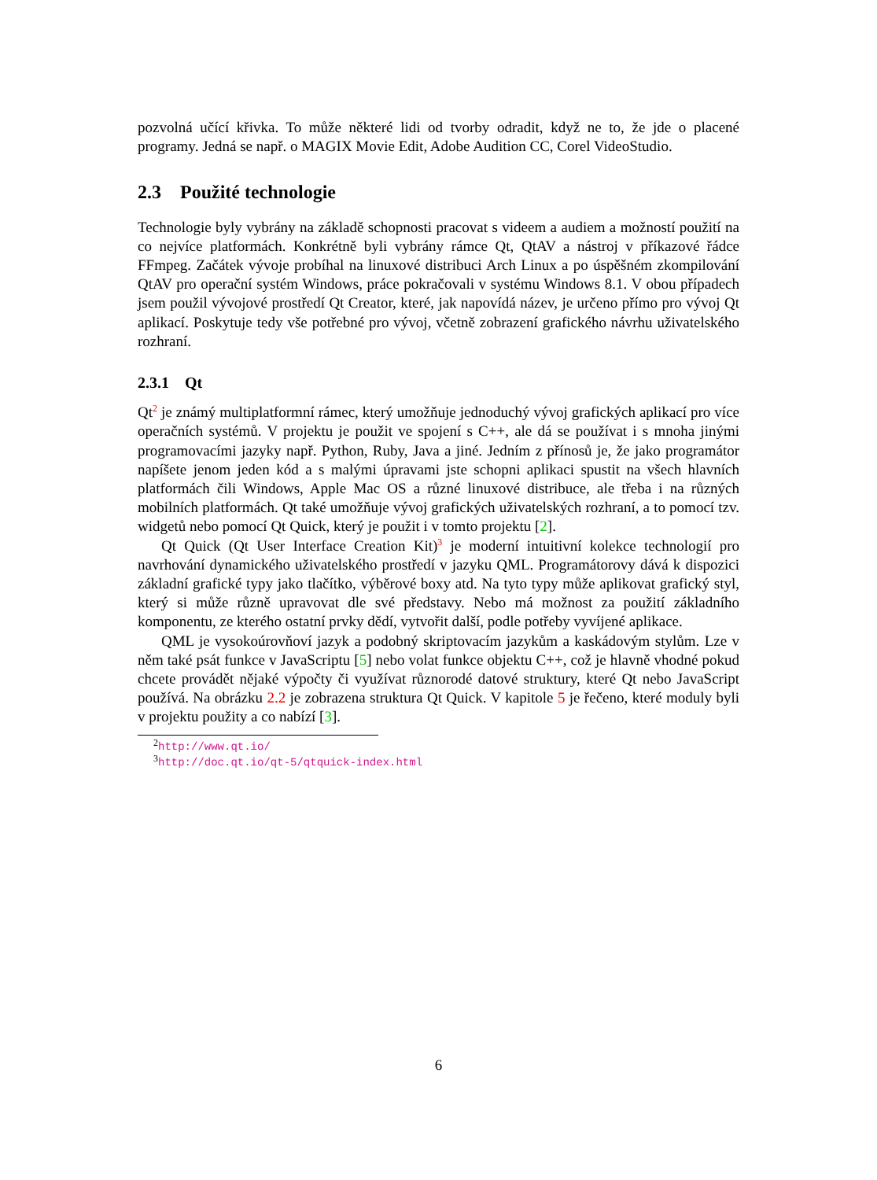pozvolná učící křivka. To může některé lidi od tvorby odradit, když ne to, že jde o placené programy. Jedná se např. o MAGIX Movie Edit, Adobe Audition CC, Corel VideoStudio.
2.3 Použité technologie
Technologie byly vybrány na základě schopnosti pracovat s videem a audiem a možností použití na co nejvíce platformách. Konkrétně byli vybrány rámce Qt, QtAV a nástroj v příkazové řádce FFmpeg. Začátek vývoje probíhal na linuxové distribuci Arch Linux a po úspěšném zkompilování QtAV pro operační systém Windows, práce pokračovali v systému Windows 8.1. V obou případech jsem použil vývojové prostředí Qt Creator, které, jak napovídá název, je určeno přímo pro vývoj Qt aplikací. Poskytuje tedy vše potřebné pro vývoj, včetně zobrazení grafického návrhu uživatelského rozhraní.
2.3.1 Qt
Qt<sup>2</sup> je známý multiplatformní rámec, který umožňuje jednoduchý vývoj grafických aplikací pro více operačních systémů. V projektu je použit ve spojení s C++, ale dá se používat i s mnoha jinými programovacími jazyky např. Python, Ruby, Java a jiné. Jedním z přínosů je, že jako programátor napíšete jenom jeden kód a s malými úpravami jste schopni aplikaci spustit na všech hlavních platformách čili Windows, Apple Mac OS a různé linuxové distribuce, ale třeba i na různých mobilních platformách. Qt také umožňuje vývoj grafických uživatelských rozhraní, a to pomocí tzv. widgetů nebo pomocí Qt Quick, který je použit i v tomto projektu [2].
Qt Quick (Qt User Interface Creation Kit)<sup>3</sup> je moderní intuitivní kolekce technologií pro navrhování dynamického uživatelského prostředí v jazyku QML. Programátorovy dává k dispozici základní grafické typy jako tlačítko, výběrové boxy atd. Na tyto typy může aplikovat grafický styl, který si může různě upravovat dle své představy. Nebo má možnost za použití základního komponentu, ze kterého ostatní prvky dědí, vytvořit další, podle potřeby vyvíjené aplikace.
QML je vysokoúrovňoví jazyk a podobný skriptovacím jazykům a kaskádovým stylům. Lze v něm také psát funkce v JavaScriptu [5] nebo volat funkce objektu C++, což je hlavně vhodné pokud chcete provádět nějaké výpočty či využívat různorodé datové struktury, které Qt nebo JavaScript používá. Na obrázku 2.2 je zobrazena struktura Qt Quick. V kapitole 5 je řečeno, které moduly byli v projektu použity a co nabízí [3].
<sup>2</sup> http://www.qt.io/
<sup>3</sup> http://doc.qt.io/qt-5/qtquick-index.html
6